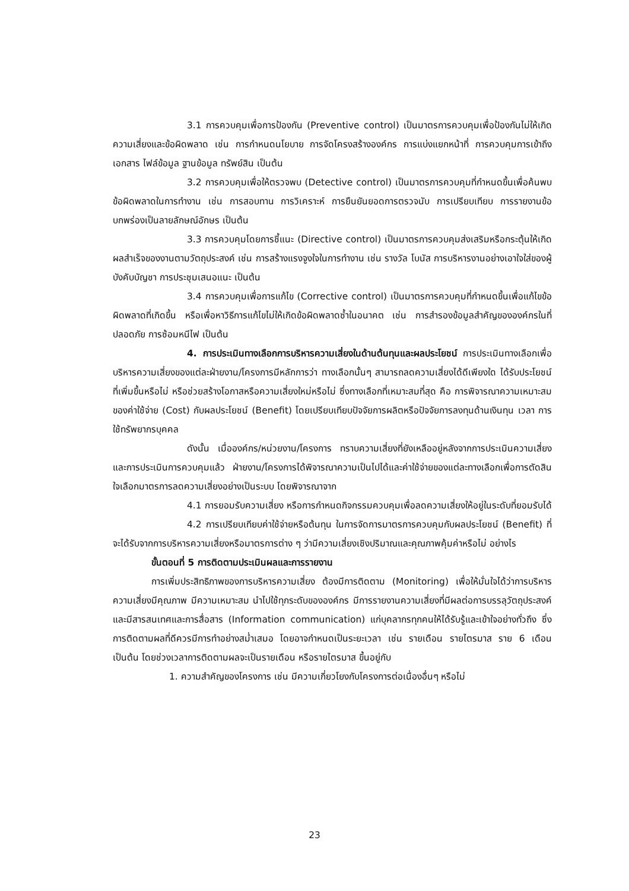3.1 การควบคุมเพื่อการป้องกัน (Preventive control) เป็นมาตรการควบคุมเพื่อป้องกันไม่ให้เกิดความเสี่ยงและข้อผิดพลาด เช่น การกำหนดนโยบาย การจัดโครงสร้างองค์กร การแบ่งแยกหน้าที่ การควบคุมการเข้าถึงเอกสาร ไฟล์ข้อมูล ฐานข้อมูล ทรัพย์สิน เป็นต้น
3.2 การควบคุมเพื่อให้ตรวจพบ (Detective control) เป็นมาตรการควบคุมที่กำหนดขึ้นเพื่อค้นพบข้อผิดพลาดในการทำงาน เช่น การสอบทาน การวิเคราะห์ การยืนยันยอดการตรวจนับ การเปรียบเทียบ การรายงานข้อบกพร่องเป็นลายลักษณ์อักษร เป็นต้น
3.3 การควบคุมโดยการชี้แนะ (Directive control) เป็นมาตรการควบคุมส่งเสริมหรือกระตุ้นให้เกิดผลสำเร็จของงานตามวัตถุประสงค์ เช่น การสร้างแรงจูงใจในการทำงาน เช่น รางวัล โบนัส การบริหารงานอย่างเอาใจใส่ของผู้บังคับบัญชา การประชุมเสนอแนะ เป็นต้น
3.4 การควบคุมเพื่อการแก้ไข (Corrective control) เป็นมาตรการควบคุมที่กำหนดขึ้นเพื่อแก้ไขข้อผิดพลาดที่เกิดขึ้น หรือเพื่อหาวิธีการแก้ไขไม่ให้เกิดข้อผิดพลาดซ้ำในอนาคต เช่น การสำรองข้อมูลสำคัญขององค์กรในที่ปลอดภัย การซ้อมหนีไฟ เป็นต้น
4. การประเมินทางเลือกการบริหารความเสี่ยงในด้านต้นทุนและผลประโยชน์ การประเมินทางเลือกเพื่อบริหารความเสี่ยงของแต่ละฝ่ายงาน/โครงการมีหลักการว่า ทางเลือกนั้นๆ สามารถลดความเสี่ยงได้ดีเพียงใด ได้รับประโยชน์ที่เพิ่มขึ้นหรือไม่ หรือช่วยสร้างโอกาสหรือความเสี่ยงใหม่หรือไม่ ซึ่งทางเลือกที่เหมาะสมที่สุด คือ การพิจารณาความเหมาะสมของค่าใช้จ่าย (Cost) กับผลประโยชน์ (Benefit) โดยเปรียบเทียบปัจจัยการผลิตหรือปัจจัยการลงทุนด้านเงินทุน เวลา การใช้ทรัพยากรบุคคล
ดังนั้น เมื่อองค์กร/หน่วยงาน/โครงการ ทราบความเสี่ยงที่ยังเหลืออยู่หลังจากการประเมินความเสี่ยงและการประเมินการควบคุมแล้ว ฝ่ายงาน/โครงการได้พิจารณาความเป็นไปได้และค่าใช้จ่ายของแต่ละทางเลือกเพื่อการตัดสินใจเลือกมาตรการลดความเสี่ยงอย่างเป็นระบบ โดยพิจารณาจาก
4.1 การยอมรับความเสี่ยง หรือการกำหนดกิจกรรมควบคุมเพื่อลดความเสี่ยงให้อยู่ในระดับที่ยอมรับได้
4.2 การเปรียบเทียบค่าใช้จ่ายหรือต้นทุน ในการจัดการมาตรการควบคุมกับผลประโยชน์ (Benefit) ที่จะได้รับจากการบริหารความเสี่ยงหรือมาตรการต่าง ๆ ว่ามีความเสี่ยงเชิงปริมาณและคุณภาพคุ้มค่าหรือไม่ อย่างไร
ขั้นตอนที่ 5 การติดตามประเมินผลและการรายงาน
การเพิ่มประสิทธิภาพของการบริหารความเสี่ยง ต้องมีการติดตาม (Monitoring) เพื่อให้มั่นใจได้ว่าการบริหารความเสี่ยงมีคุณภาพ มีความเหมาะสม นำไปใช้ทุกระดับขององค์กร มีการรายงานความเสี่ยงที่มีผลต่อการบรรลุวัตถุประสงค์ และมีสารสนเทศและการสื่อสาร (Information communication) แก่บุคลากรทุกคนให้ได้รับรู้และเข้าใจอย่างทั่วถึง ซึ่งการติดตามผลที่ดีควรมีการทำอย่างสม่ำเสมอ โดยอาจกำหนดเป็นระยะเวลา เช่น รายเดือน รายไตรมาส ราย 6 เดือน เป็นต้น โดยช่วงเวลาการติดตามผลจะเป็นรายเดือน หรือรายไตรมาส ขึ้นอยู่กับ
1. ความสำคัญของโครงการ เช่น มีความเกี่ยวโยงกับโครงการต่อเนื่องอื่นๆ หรือไม่
23